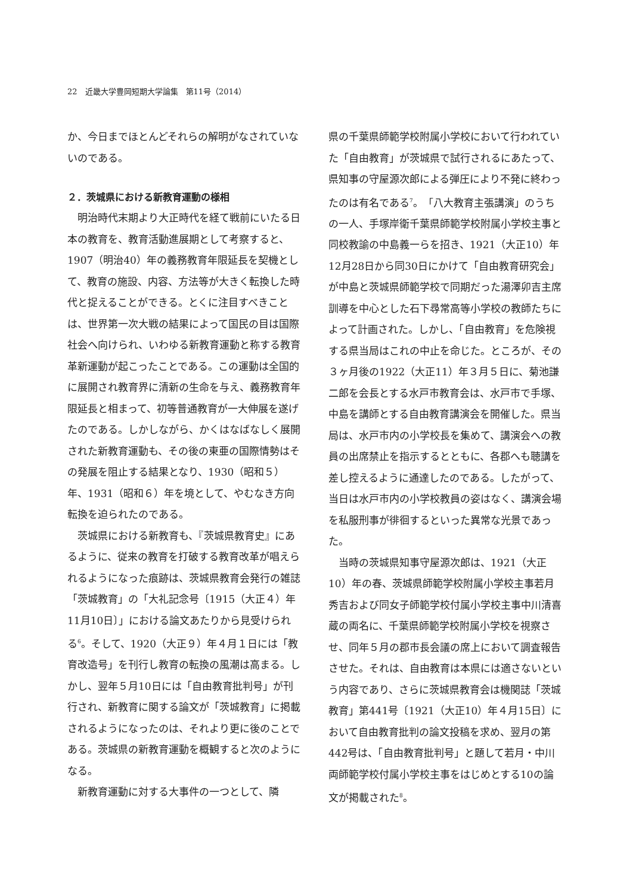22　近畿大学豊岡短期大学論集　第11号（2014）
か、今日までほとんどそれらの解明がなされていないのである。
２．茨城県における新教育運動の様相
明治時代末期より大正時代を経て戦前にいたる日本の教育を、教育活動進展期として考察すると、1907（明治40）年の義務教育年限延長を契機として、教育の施設、内容、方法等が大きく転換した時代と捉えることができる。とくに注目すべきことは、世界第一次大戦の結果によって国民の目は国際社会へ向けられ、いわゆる新教育運動と称する教育革新運動が起こったことである。この運動は全国的に展開され教育界に清新の生命を与え、義務教育年限延長と相まって、初等普通教育が一大伸展を遂げたのである。しかしながら、かくはなばなしく展開された新教育運動も、その後の東亜の国際情勢はその発展を阻止する結果となり、1930（昭和５）年、1931（昭和６）年を境として、やむなき方向転換を迫られたのである。
茨城県における新教育も、『茨城県教育史』にあるように、従来の教育を打破する教育改革が唱えられるようになった痕跡は、茨城県教育会発行の雑誌「茨城教育」の「大礼記念号〔1915（大正４）年11月10日〕」における論文あたりから見受けられる<sup>6</sup>。そして、1920（大正９）年４月１日には「教育改造号」を刊行し教育の転換の風潮は高まる。しかし、翌年５月10日には「自由教育批判号」が刊行され、新教育に関する論文が「茨城教育」に掲載されるようになったのは、それより更に後のことである。茨城県の新教育運動を概観すると次のようになる。
新教育運動に対する大事件の一つとして、隣
県の千葉県師範学校附属小学校において行われていた「自由教育」が茨城県で試行されるにあたって、県知事の守屋源次郎による弾圧により不発に終わったのは有名である<sup>7</sup>。「八大教育主張講演」のうちの一人、手塚岸衛千葉県師範学校附属小学校主事と同校教諭の中島義一らを招き、1921（大正10）年12月28日から同30日にかけて「自由教育研究会」が中島と茨城県師範学校で同期だった湯澤卯吉主席訓導を中心とした石下尋常高等小学校の教師たちによって計画された。しかし、「自由教育」を危険視する県当局はこれの中止を命じた。ところが、その３ヶ月後の1922（大正11）年３月５日に、菊池謙二郎を会長とする水戸市教育会は、水戸市で手塚、中島を講師とする自由教育講演会を開催した。県当局は、水戸市内の小学校長を集めて、講演会への教員の出席禁止を指示するとともに、各郡へも聴講を差し控えるように通達したのである。したがって、当日は水戸市内の小学校教員の姿はなく、講演会場を私服刑事が徘徊するといった異常な光景であった。
当時の茨城県知事守屋源次郎は、1921（大正10）年の春、茨城県師範学校附属小学校主事若月秀吉および同女子師範学校付属小学校主事中川清喜蔵の両名に、千葉県師範学校附属小学校を視察させ、同年５月の郡市長会議の席上において調査報告させた。それは、自由教育は本県には適さないという内容であり、さらに茨城県教育会は機関誌「茨城教育」第441号〔1921（大正10）年４月15日〕において自由教育批判の論文投稿を求め、翌月の第442号は、「自由教育批判号」と題して若月・中川両師範学校付属小学校主事をはじめとする10の論文が掲載された<sup>8</sup>。